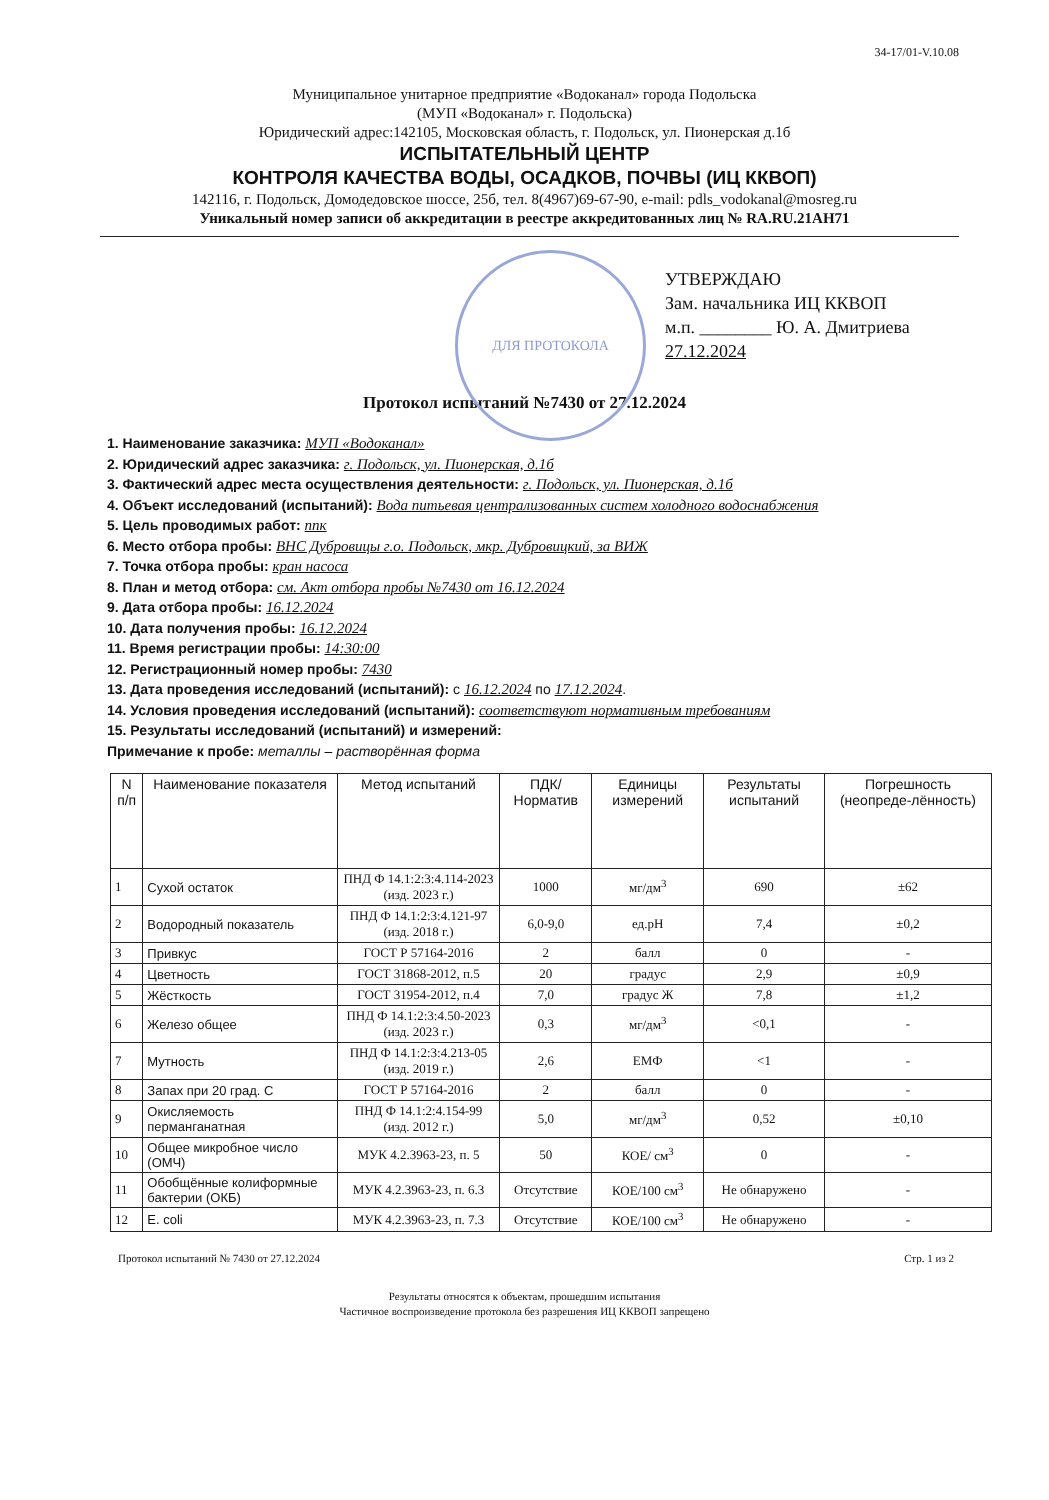34-17/01-V.10.08
Муниципальное унитарное предприятие «Водоканал» города Подольска
(МУП «Водоканал» г. Подольска)
Юридический адрес:142105, Московская область, г. Подольск, ул. Пионерская д.1б
ИСПЫТАТЕЛЬНЫЙ ЦЕНТР
КОНТРОЛЯ КАЧЕСТВА ВОДЫ, ОСАДКОВ, ПОЧВЫ (ИЦ ККВОП)
142116, г. Подольск, Домодедовское шоссе, 25б, тел. 8(4967)69-67-90, e-mail: pdls_vodokanal@mosreg.ru
Уникальный номер записи об аккредитации в реестре аккредитованных лиц № RA.RU.21AH71
ДЛЯ ПРОТОКОЛА
УТВЕРЖДАЮ
Зам. начальника ИЦ ККВОП
м.п. ________ Ю. А. Дмитриева
27.12.2024
Протокол испытаний №7430 от 27.12.2024
1. Наименование заказчика: МУП «Водоканал»
2. Юридический адрес заказчика: г. Подольск, ул. Пионерская, д.1б
3. Фактический адрес места осуществления деятельности: г. Подольск, ул. Пионерская, д.1б
4. Объект исследований (испытаний): Вода питьевая централизованных систем холодного водоснабжения
5. Цель проводимых работ: ппк
6. Место отбора пробы: ВНС Дубровицы г.о. Подольск, мкр. Дубровицкий, за ВИЖ
7. Точка отбора пробы: кран насоса
8. План и метод отбора: см. Акт отбора пробы №7430 от 16.12.2024
9. Дата отбора пробы: 16.12.2024
10. Дата получения пробы: 16.12.2024
11. Время регистрации пробы: 14:30:00
12. Регистрационный номер пробы: 7430
13. Дата проведения исследований (испытаний): с 16.12.2024 по 17.12.2024.
14. Условия проведения исследований (испытаний): соответствуют нормативным требованиям
15. Результаты исследований (испытаний) и измерений:
Примечание к пробе: металлы – растворённая форма
| N п/п | Наименование показателя | Метод испытаний | ПДК/ Норматив | Единицы измерений | Результаты испытаний | Погрешность (неопреде-лённость) |
| --- | --- | --- | --- | --- | --- | --- |
| 1 | Сухой остаток | ПНД Ф 14.1:2:3:4.114-2023 (изд. 2023 г.) | 1000 | мг/дм<sup>3</sup> | 690 | ±62 |
| 2 | Водородный показатель | ПНД Ф 14.1:2:3:4.121-97 (изд. 2018 г.) | 6,0-9,0 | ед.pH | 7,4 | ±0,2 |
| 3 | Привкус | ГОСТ Р 57164-2016 | 2 | балл | 0 | - |
| 4 | Цветность | ГОСТ 31868-2012, п.5 | 20 | градус | 2,9 | ±0,9 |
| 5 | Жёсткость | ГОСТ 31954-2012, п.4 | 7,0 | градус Ж | 7,8 | ±1,2 |
| 6 | Железо общее | ПНД Ф 14.1:2:3:4.50-2023 (изд. 2023 г.) | 0,3 | мг/дм<sup>3</sup> | <0,1 | - |
| 7 | Мутность | ПНД Ф 14.1:2:3:4.213-05 (изд. 2019 г.) | 2,6 | ЕМФ | <1 | - |
| 8 | Запах при 20 град. С | ГОСТ Р 57164-2016 | 2 | балл | 0 | - |
| 9 | Окисляемость перманганатная | ПНД Ф 14.1:2:4.154-99 (изд. 2012 г.) | 5,0 | мг/дм<sup>3</sup> | 0,52 | ±0,10 |
| 10 | Общее микробное число (ОМЧ) | МУК 4.2.3963-23, п. 5 | 50 | КОЕ/ см<sup>3</sup> | 0 | - |
| 11 | Обобщённые колиформные бактерии (ОКБ) | МУК 4.2.3963-23, п. 6.3 | Отсутствие | КОЕ/100 см<sup>3</sup> | Не обнаружено | - |
| 12 | E. coli | МУК 4.2.3963-23, п. 7.3 | Отсутствие | КОЕ/100 см<sup>3</sup> | Не обнаружено | - |
Протокол испытаний № 7430 от 27.12.2024 Стр. 1 из 2
Результаты относятся к объектам, прошедшим испытания
Частичное воспроизведение протокола без разрешения ИЦ ККВОП запрещено